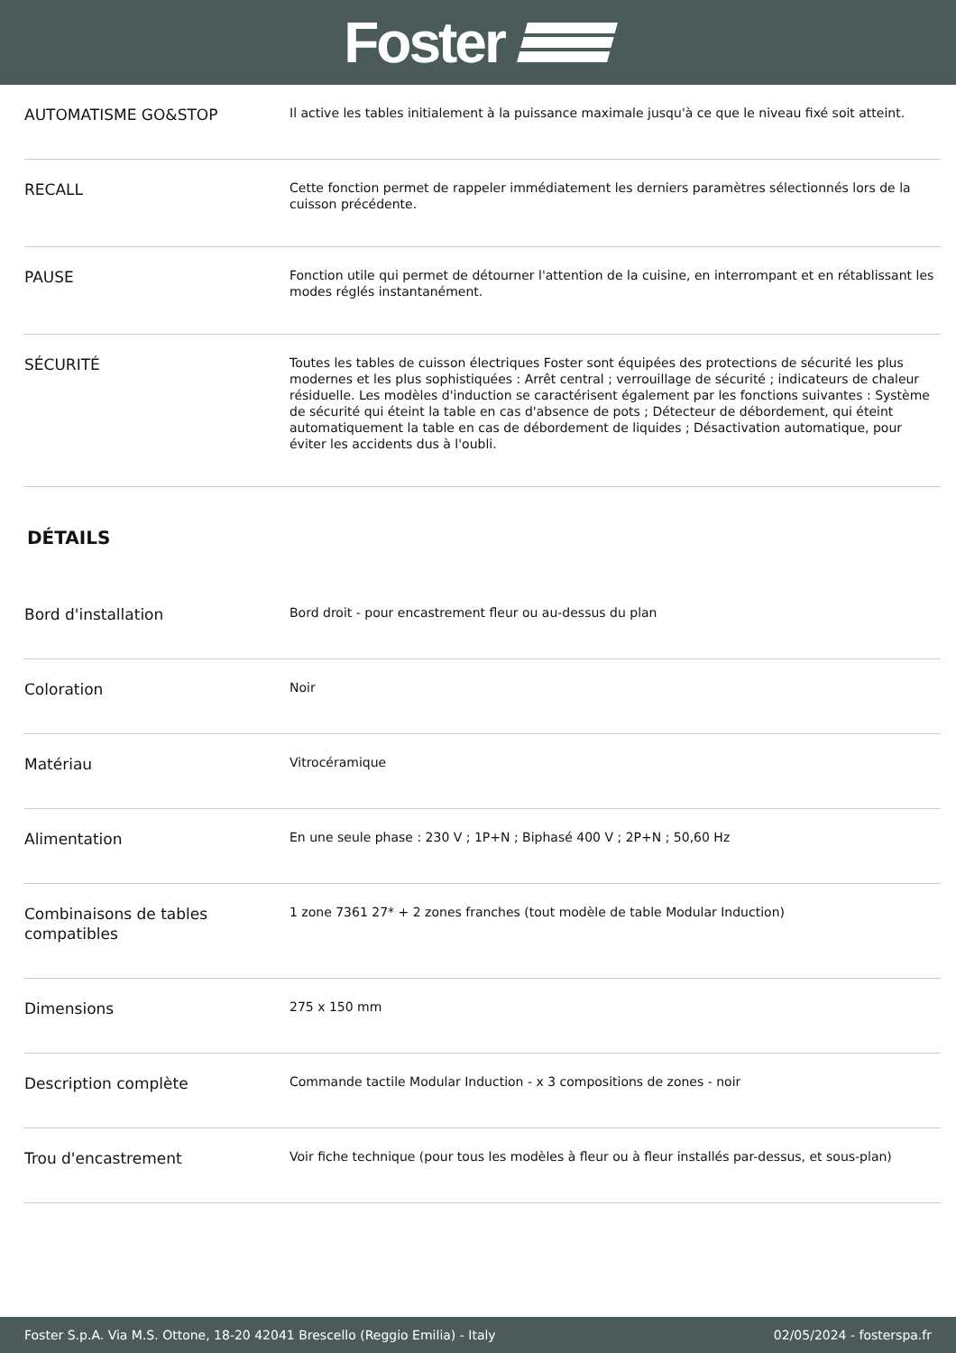Foster
| AUTOMATISME GO&STOP | Il active les tables initialement à la puissance maximale jusqu'à ce que le niveau fixé soit atteint. |
| RECALL | Cette fonction permet de rappeler immédiatement les derniers paramètres sélectionnés lors de la cuisson précédente. |
| PAUSE | Fonction utile qui permet de détourner l'attention de la cuisine, en interrompant et en rétablissant les modes réglés instantanément. |
| SÉCURITÉ | Toutes les tables de cuisson électriques Foster sont équipées des protections de sécurité les plus modernes et les plus sophistiquées : Arrêt central ; verrouillage de sécurité ; indicateurs de chaleur résiduelle. Les modèles d'induction se caractérisent également par les fonctions suivantes : Système de sécurité qui éteint la table en cas d'absence de pots ; Détecteur de débordement, qui éteint automatiquement la table en cas de débordement de liquides ; Désactivation automatique, pour éviter les accidents dus à l'oubli. |
DÉTAILS
| Bord d'installation | Bord droit - pour encastrement fleur ou au-dessus du plan |
| Coloration | Noir |
| Matériau | Vitrocéramique |
| Alimentation | En une seule phase : 230 V ; 1P+N ; Biphasé 400 V ; 2P+N ; 50,60 Hz |
| Combinaisons de tables compatibles | 1 zone 7361 27* + 2 zones franches (tout modèle de table Modular Induction) |
| Dimensions | 275 x 150 mm |
| Description complète | Commande tactile Modular Induction - x 3 compositions de zones - noir |
| Trou d'encastrement | Voir fiche technique (pour tous les modèles à fleur ou à fleur installés par-dessus, et sous-plan) |
Foster S.p.A. Via M.S. Ottone, 18-20 42041 Brescello (Reggio Emilia) - Italy 02/05/2024 - fosterspa.fr